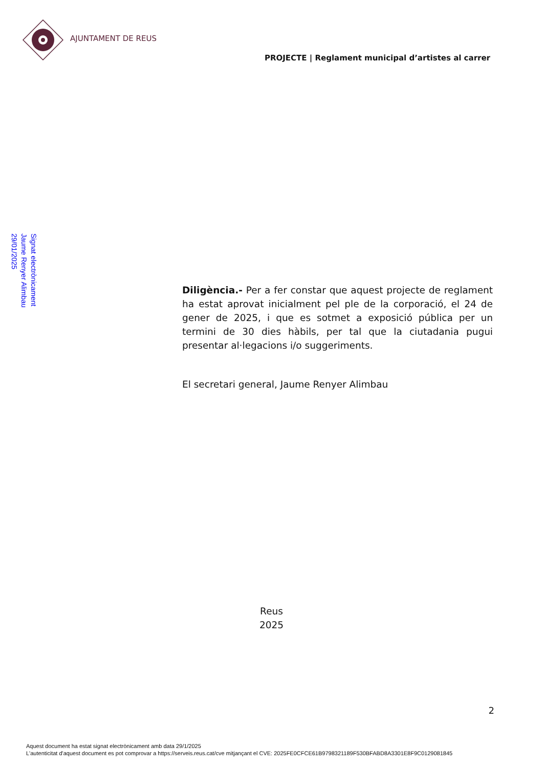AJUNTAMENT DE REUS
PROJECTE | Reglament municipal d’artistes al carrer
Signat electrònicament
Jaume Renyer Alimbau
29/01/2025
Diligència.- Per a fer constar que aquest projecte de reglament ha estat aprovat inicialment pel ple de la corporació, el 24 de gener de 2025, i que es sotmet a exposició pública per un termini de 30 dies hàbils, per tal que la ciutadania pugui presentar al·legacions i/o suggeriments.
El secretari general, Jaume Renyer Alimbau
Reus
2025
2
Aquest document ha estat signat electrònicament amb data 29/1/2025
L'autenticitat d'aquest document es pot comprovar a https://serveis.reus.cat/cve mitjançant el CVE: 2025FE0CFCE61B9798321189F530BFABD8A3301E8F9C0129081845